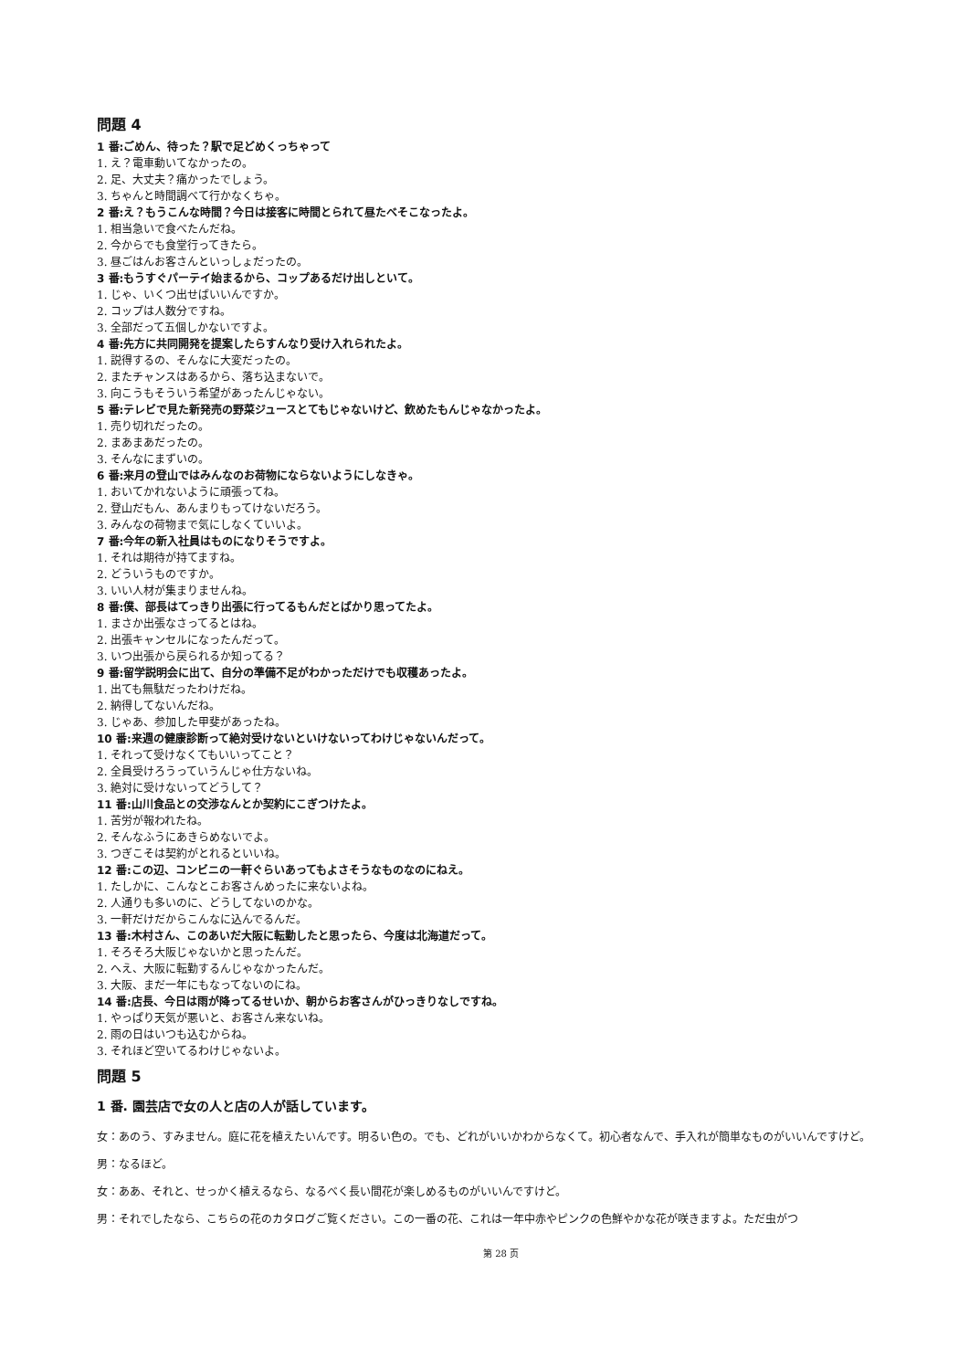問題 4
1 番:ごめん、待った？駅で足どめくっちゃって
1. え？電車動いてなかったの。
2. 足、大丈夫？痛かったでしょう。
3. ちゃんと時間調べて行かなくちゃ。
2 番:え？もうこんな時間？今日は接客に時間とられて昼たべそこなったよ。
1. 相当急いで食べたんだね。
2. 今からでも食堂行ってきたら。
3. 昼ごはんお客さんといっしょだったの。
3 番:もうすぐパーテイ始まるから、コップあるだけ出しといて。
1. じゃ、いくつ出せばいいんですか。
2. コップは人数分ですね。
3. 全部だって五個しかないですよ。
4 番:先方に共同開発を提案したらすんなり受け入れられたよ。
1. 説得するの、そんなに大変だったの。
2. またチャンスはあるから、落ち込まないで。
3. 向こうもそういう希望があったんじゃない。
5 番:テレビで見た新発売の野菜ジュースとてもじゃないけど、飲めたもんじゃなかったよ。
1. 売り切れだったの。
2. まあまあだったの。
3. そんなにまずいの。
6 番:来月の登山ではみんなのお荷物にならないようにしなきゃ。
1. おいてかれないように頑張ってね。
2. 登山だもん、あんまりもってけないだろう。
3. みんなの荷物まで気にしなくていいよ。
7 番:今年の新入社員はものになりそうですよ。
1. それは期待が持てますね。
2. どういうものですか。
3. いい人材が集まりませんね。
8 番:僕、部長はてっきり出張に行ってるもんだとばかり思ってたよ。
1. まさか出張なさってるとはね。
2. 出張キャンセルになったんだって。
3. いつ出張から戻られるか知ってる？
9 番:留学説明会に出て、自分の準備不足がわかっただけでも収穫あったよ。
1. 出ても無駄だったわけだね。
2. 納得してないんだね。
3. じゃあ、参加した甲斐があったね。
10 番:来週の健康診断って絶対受けないといけないってわけじゃないんだって。
1. それって受けなくてもいいってこと？
2. 全員受けろうっていうんじゃ仕方ないね。
3. 絶対に受けないってどうして？
11 番:山川食品との交渉なんとか契約にこぎつけたよ。
1. 苦労が報われたね。
2. そんなふうにあきらめないでよ。
3. つぎこそは契約がとれるといいね。
12 番:この辺、コンビニの一軒ぐらいあってもよさそうなものなのにねえ。
1. たしかに、こんなとこお客さんめったに来ないよね。
2. 人通りも多いのに、どうしてないのかな。
3. 一軒だけだからこんなに込んでるんだ。
13 番:木村さん、このあいだ大阪に転勤したと思ったら、今度は北海道だって。
1. そろそろ大阪じゃないかと思ったんだ。
2. へえ、大阪に転勤するんじゃなかったんだ。
3. 大阪、まだ一年にもなってないのにね。
14 番:店長、今日は雨が降ってるせいか、朝からお客さんがひっきりなしですね。
1. やっぱり天気が悪いと、お客さん来ないね。
2. 雨の日はいつも込むからね。
3. それほど空いてるわけじゃないよ。
問題 5
1 番. 園芸店で女の人と店の人が話しています。
女：あのう、すみません。庭に花を植えたいんです。明るい色の。でも、どれがいいかわからなくて。初心者なんで、手入れが簡単なものがいいんですけど。
男：なるほど。
女：ああ、それと、せっかく植えるなら、なるべく長い間花が楽しめるものがいいんですけど。
男：それでしたなら、こちらの花のカタログご覧ください。この一番の花、これは一年中赤やピンクの色鮮やかな花が咲きますよ。ただ虫がつ
第 28 页